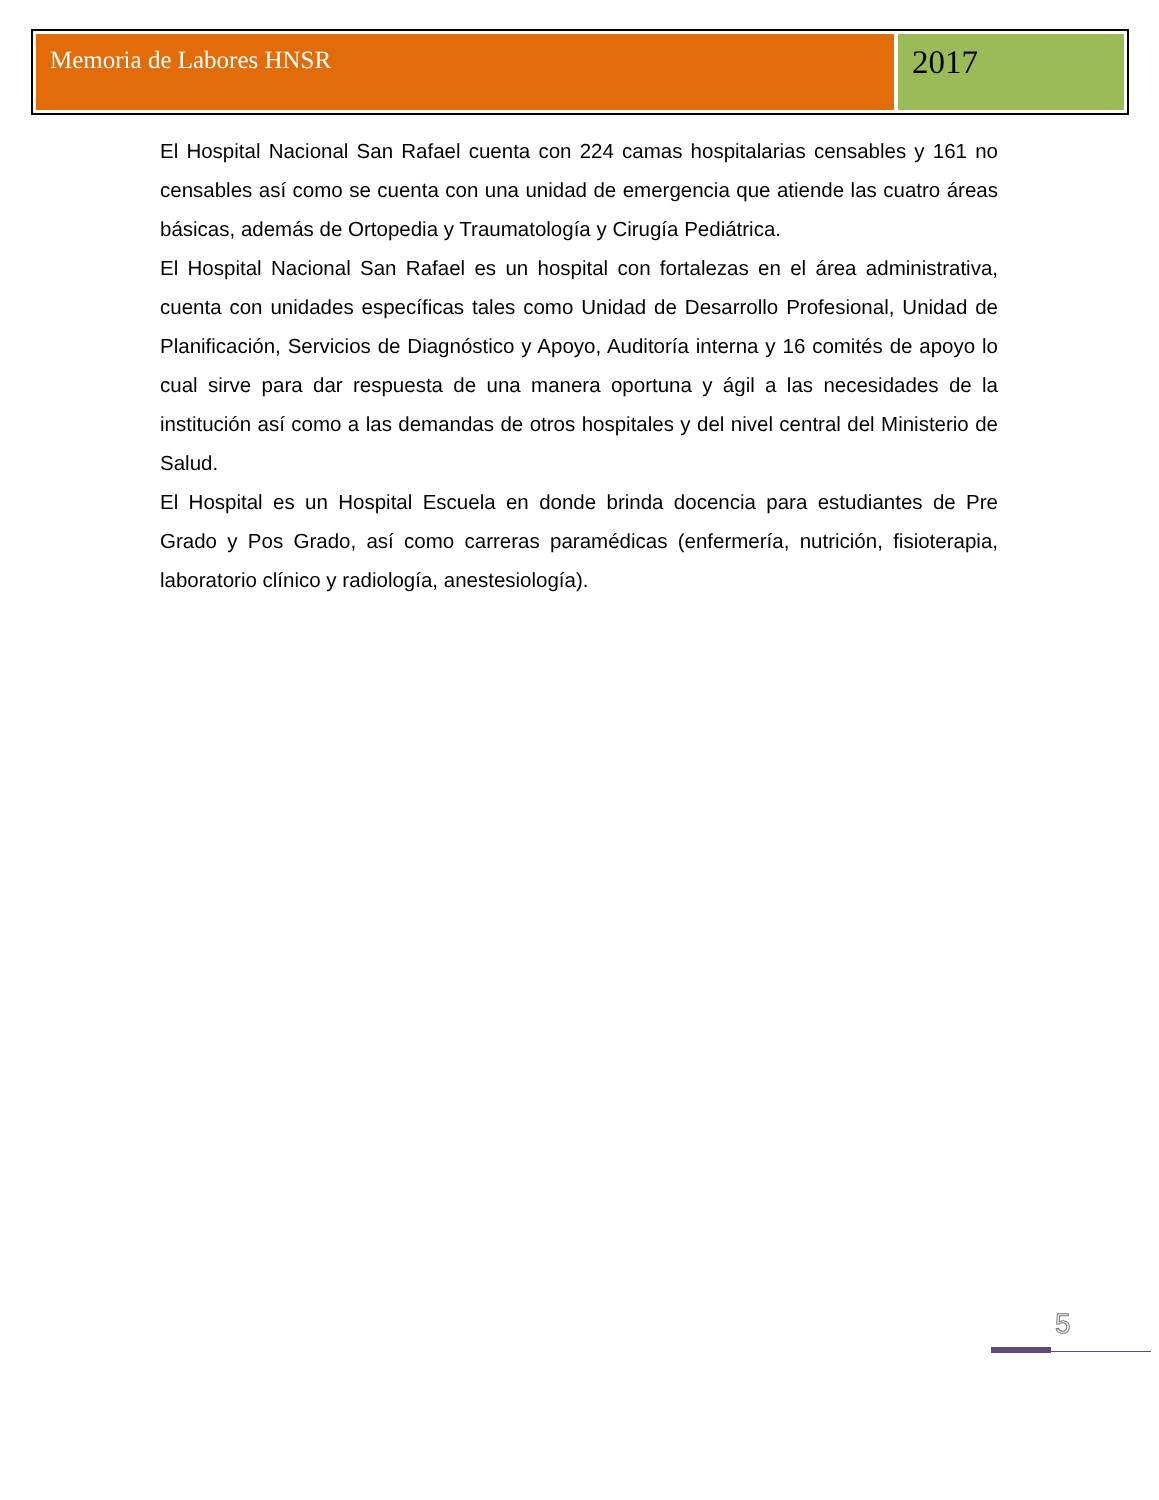Memoria de Labores HNSR
2017
El Hospital Nacional San Rafael cuenta con 224 camas hospitalarias censables y 161 no censables así como se cuenta con una unidad de emergencia que atiende las cuatro áreas básicas, además de Ortopedia y Traumatología y Cirugía Pediátrica.
El Hospital Nacional San Rafael es un hospital con fortalezas en el área administrativa, cuenta con unidades específicas tales como Unidad de Desarrollo Profesional, Unidad de Planificación, Servicios de Diagnóstico y Apoyo, Auditoría interna y 16 comités de apoyo lo cual sirve para dar respuesta de una manera oportuna y ágil a las necesidades de la institución así como a las demandas de otros hospitales y del nivel central del Ministerio de Salud.
El Hospital es un Hospital Escuela en donde brinda docencia para estudiantes de Pre Grado y Pos Grado, así como carreras paramédicas (enfermería, nutrición, fisioterapia, laboratorio clínico y radiología, anestesiología).
5